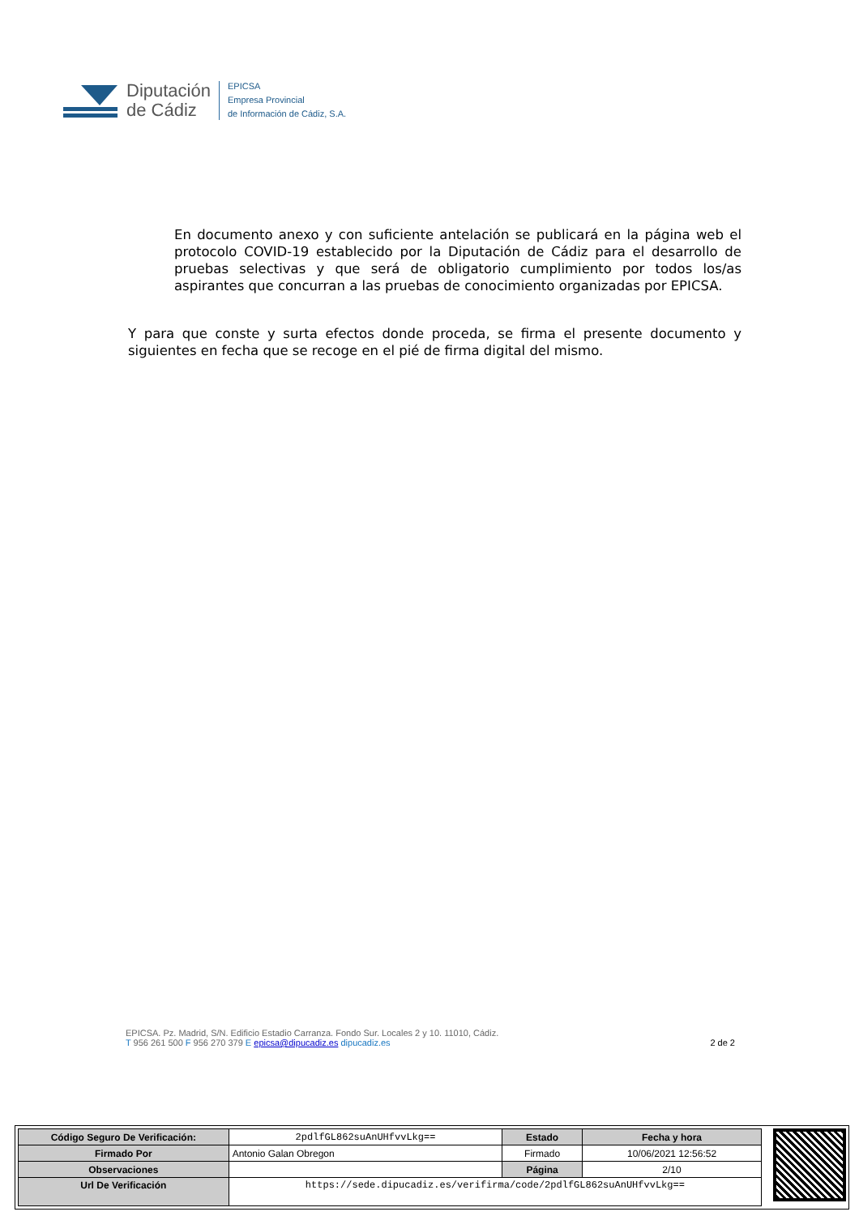Diputación
de Cádiz
EPICSA
Empresa Provincial
de Información de Cádiz, S.A.
En documento anexo y con suficiente antelación se publicará en la página web el protocolo COVID-19 establecido por la Diputación de Cádiz para el desarrollo de pruebas selectivas y que será de obligatorio cumplimiento por todos los/as aspirantes que concurran a las pruebas de conocimiento organizadas por EPICSA.
Y para que conste y surta efectos donde proceda, se firma el presente documento y siguientes en fecha que se recoge en el pié de firma digital del mismo.
EPICSA. Pz. Madrid, S/N. Edificio Estadio Carranza. Fondo Sur. Locales 2 y 10. 11010, Cádiz.
T 956 261 500 F 956 270 379 E epicsa@dipucadiz.es dipucadiz.es 2 de 2
| Código Seguro De Verificación: | 2pdlfGL862suAnUHfvvLkg== | Estado | Fecha y hora |
| Firmado Por | Antonio Galan Obregon | Firmado | 10/06/2021 12:56:52 |
| Observaciones | | Página | 2/10 |
| Url De Verificación | https://sede.dipucadiz.es/verifirma/code/2pdlfGL862suAnUHfvvLkg== | | |